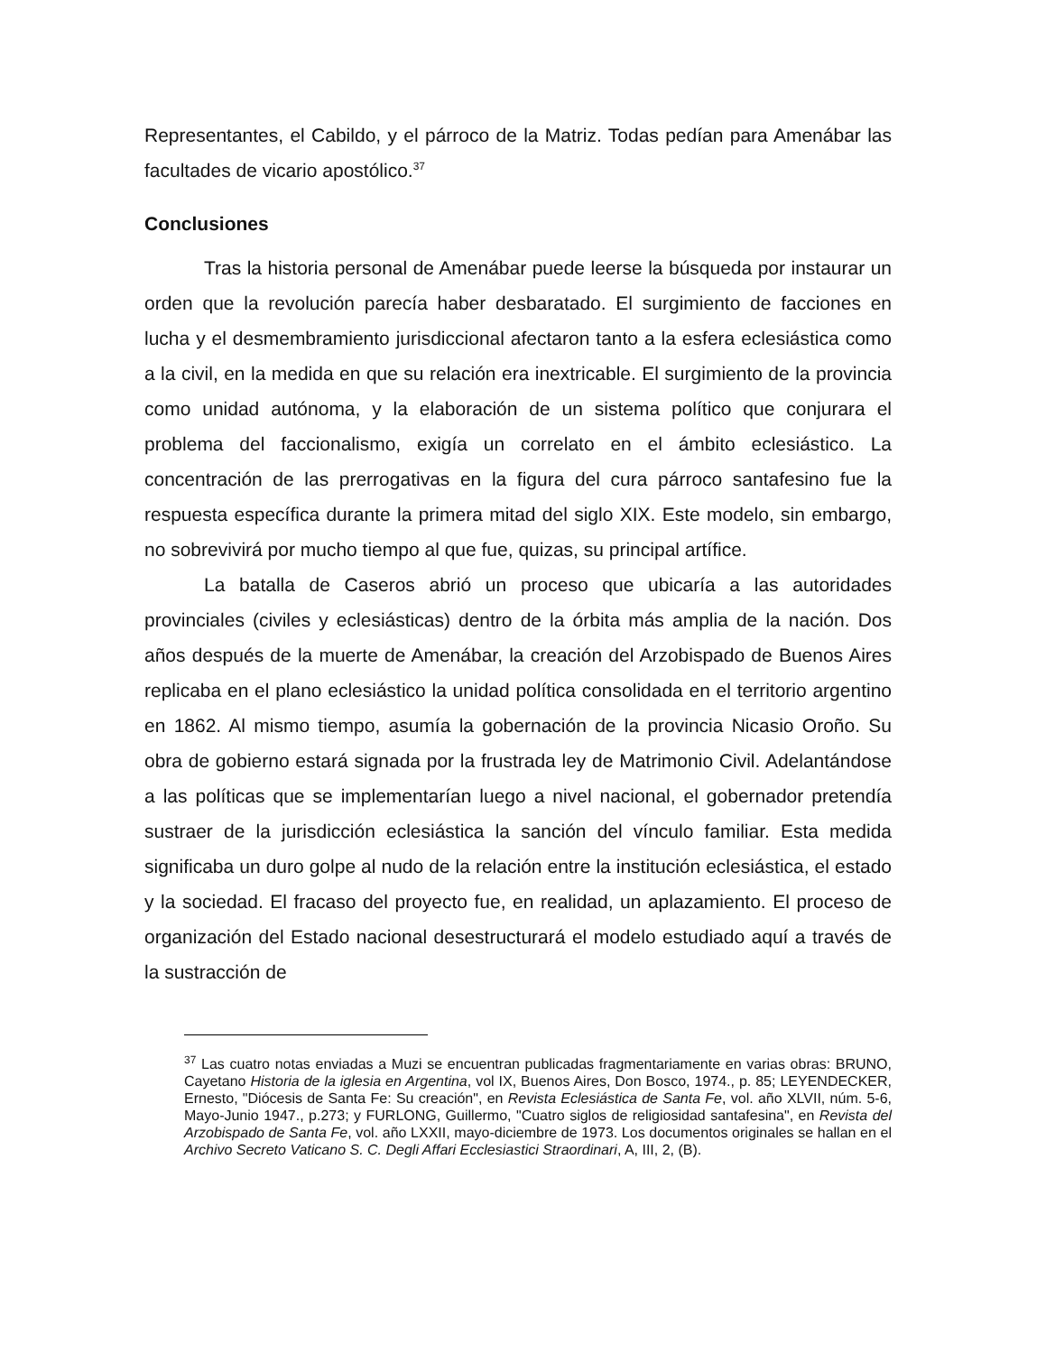Representantes, el Cabildo, y el párroco de la Matriz. Todas pedían para Amenábar las facultades de vicario apostólico.<sup>37</sup>
Conclusiones
Tras la historia personal de Amenábar puede leerse la búsqueda por instaurar un orden que la revolución parecía haber desbaratado. El surgimiento de facciones en lucha y el desmembramiento jurisdiccional afectaron tanto a la esfera eclesiástica como a la civil, en la medida en que su relación era inextricable. El surgimiento de la provincia como unidad autónoma, y la elaboración de un sistema político que conjurara el problema del faccionalismo, exigía un correlato en el ámbito eclesiástico. La concentración de las prerrogativas en la figura del cura párroco santafesino fue la respuesta específica durante la primera mitad del siglo XIX. Este modelo, sin embargo, no sobrevivirá por mucho tiempo al que fue, quizas, su principal artífice.
La batalla de Caseros abrió un proceso que ubicaría a las autoridades provinciales (civiles y eclesiásticas) dentro de la órbita más amplia de la nación. Dos años después de la muerte de Amenábar, la creación del Arzobispado de Buenos Aires replicaba en el plano eclesiástico la unidad política consolidada en el territorio argentino en 1862. Al mismo tiempo, asumía la gobernación de la provincia Nicasio Oroño. Su obra de gobierno estará signada por la frustrada ley de Matrimonio Civil. Adelantándose a las políticas que se implementarían luego a nivel nacional, el gobernador pretendía sustraer de la jurisdicción eclesiástica la sanción del vínculo familiar. Esta medida significaba un duro golpe al nudo de la relación entre la institución eclesiástica, el estado y la sociedad. El fracaso del proyecto fue, en realidad, un aplazamiento. El proceso de organización del Estado nacional desestructurará el modelo estudiado aquí a través de la sustracción de
<sup>37</sup> Las cuatro notas enviadas a Muzi se encuentran publicadas fragmentariamente en varias obras: BRUNO, Cayetano Historia de la iglesia en Argentina, vol IX, Buenos Aires, Don Bosco, 1974., p. 85; LEYENDECKER, Ernesto, "Diócesis de Santa Fe: Su creación", en Revista Eclesiástica de Santa Fe, vol. año XLVII, núm. 5-6, Mayo-Junio 1947., p.273; y FURLONG, Guillermo, "Cuatro siglos de religiosidad santafesina", en Revista del Arzobispado de Santa Fe, vol. año LXXII, mayo-diciembre de 1973. Los documentos originales se hallan en el Archivo Secreto Vaticano S. C. Degli Affari Ecclesiastici Straordinari, A, III, 2, (B).